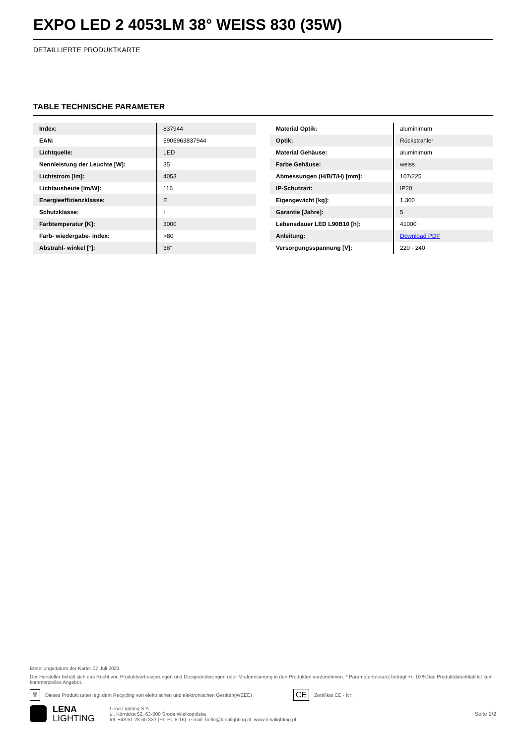EXPO LED 2 4053LM 38° WEISS 830 (35W)
DETAILLIERTE PRODUKTKARTE
TABLE TECHNISCHE PARAMETER
| Index: | 837944 |
| EAN: | 5905963837944 |
| Lichtquelle: | LED |
| Nennleistung der Leuchte [W]: | 35 |
| Lichtstrom [lm]: | 4053 |
| Lichtausbeute [lm/W]: | 116 |
| Energieeffizienzklasse: | E |
| Schutzklasse: | I |
| Farbtemperatur [K]: | 3000 |
| Farb- wiedergabe- index: | >80 |
| Abstrahl- winkel [°]: | 38° |
| Material Optik: | aluminimum |
| Optik: | Rückstrahler |
| Material Gehäuse: | aluminimum |
| Farbe Gehäuse: | weiss |
| Abmessungen (H/B/T/H) [mm]: | 107/225 |
| IP-Schutzart: | IP20 |
| Eigengewicht [kg]: | 1.300 |
| Garantie [Jahre]: | 5 |
| Lebensdauer LED L90B10 [h]: | 41000 |
| Anleitung: | Download PDF |
| Versorgungsspannung [V]: | 220 - 240 |
Erstellungsdatum der Karte: 07 Juli 2023
Der Hersteller behält sich das Recht vor, Produktverbesserungen und Designänderungen oder Modernisierung in den Produkten vorzunehmen. * Parametertoleranz beträgt +/- 10 %Das Produktdatenblatt ist kein kommerzielles Angebot.
🗑 Dieses Produkt unterliegt dem Recycling von elektrischen und elektronischen Geräten(WEEE) CE Zertifikat CE - Nr:
LENA
LIGHTING
Lena Lighting S.A.
ul. Kórnicka 52, 63-000 Środa Wielkopolska
tel. +48 61 28 60 333 (Pn-Pt, 8-16), e-mail: hello@lenalighting.pl, www.lenalighting.pl
Seite 2/2